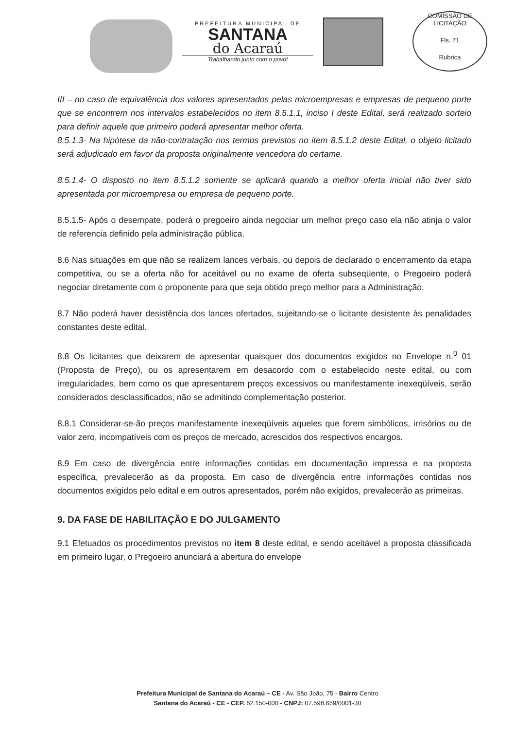PREFEITURA MUNICIPAL DE
SANTANA
do Acaraú
Trabalhando junto com o povo!
COMISSÃO DE LICITAÇÃO
Fls. 71
Rubrica
III – no caso de equivalência dos valores apresentados pelas microempresas e empresas de pequeno porte que se encontrem nos intervalos estabelecidos no item 8.5.1.1, inciso I deste Edital, será realizado sorteio para definir aquele que primeiro poderá apresentar melhor oferta.
8.5.1.3- Na hipótese da não-contratação nos termos previstos no item 8.5.1.2 deste Edital, o objeto licitado será adjudicado em favor da proposta originalmente vencedora do certame.
8.5.1.4- O disposto no item 8.5.1.2 somente se aplicará quando a melhor oferta inicial não tiver sido apresentada por microempresa ou empresa de pequeno porte.
8.5.1.5- Após o desempate, poderá o pregoeiro ainda negociar um melhor preço caso ela não atinja o valor de referencia definido pela administração pública.
8.6 Nas situações em que não se realizem lances verbais, ou depois de declarado o encerramento da etapa competitiva, ou se a oferta não for aceitável ou no exame de oferta subseqüente, o Pregoeiro poderá negociar diretamente com o proponente para que seja obtido preço melhor para a Administração.
8.7 Não poderá haver desistência dos lances ofertados, sujeitando-se o licitante desistente às penalidades constantes deste edital.
8.8 Os licitantes que deixarem de apresentar quaisquer dos documentos exigidos no Envelope n.<sup>0</sup> 01 (Proposta de Preço), ou os apresentarem em desacordo com o estabelecido neste edital, ou com irregularidades, bem como os que apresentarem preços excessivos ou manifestamente inexeqüíveis, serão considerados desclassificados, não se admitindo complementação posterior.
8.8.1 Considerar-se-ão preços manifestamente inexeqüíveis aqueles que forem simbólicos, irrisórios ou de valor zero, incompatíveis com os preços de mercado, acrescidos dos respectivos encargos.
8.9 Em caso de divergência entre informações contidas em documentação impressa e na proposta específica, prevalecerão as da proposta. Em caso de divergência entre informações contidas nos documentos exigidos pelo edital e em outros apresentados, porém não exigidos, prevalecerão as primeiras.
9. DA FASE DE HABILITAÇÃO E DO JULGAMENTO
9.1 Efetuados os procedimentos previstos no item 8 deste edital, e sendo aceitável a proposta classificada em primeiro lugar, o Pregoeiro anunciará a abertura do envelope
Prefeitura Municipal de Santana do Acaraú – CE - Av. São João, 75 - Bairro Centro
Santana do Acaraú - CE - CEP. 62.150-000 - CNPJ: 07.598.659/0001-30